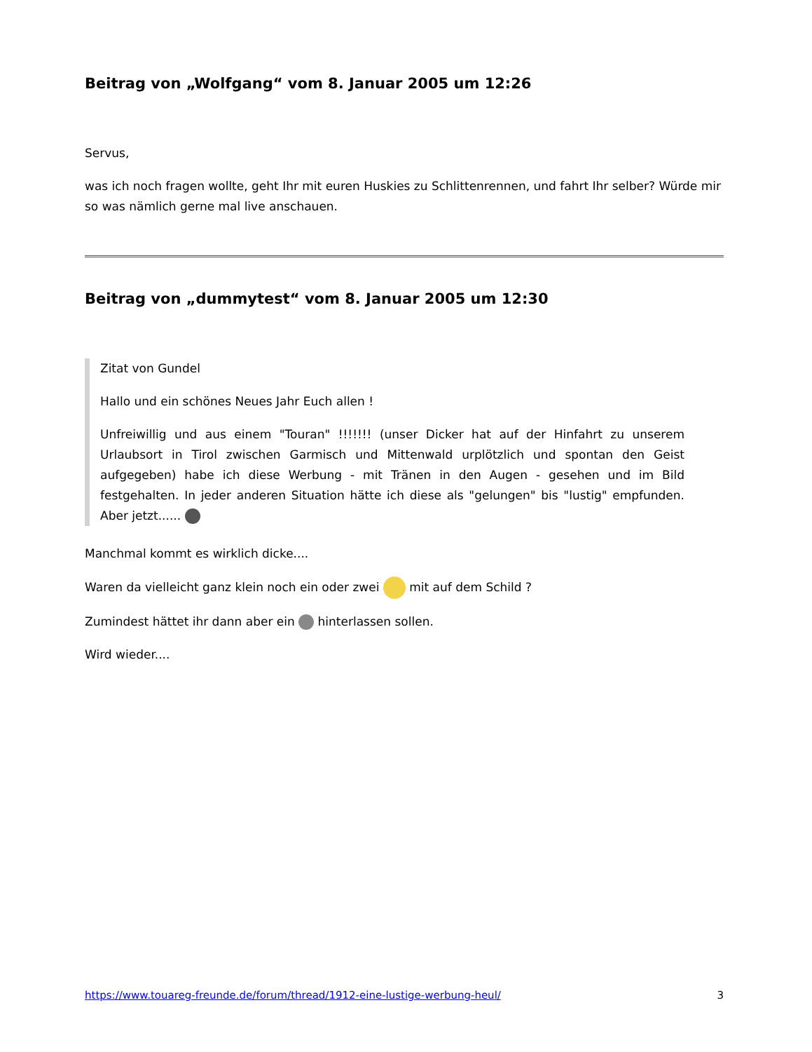Beitrag von „Wolfgang“ vom 8. Januar 2005 um 12:26
Servus,
was ich noch fragen wollte, geht Ihr mit euren Huskies zu Schlittenrennen, und fahrt Ihr selber? Würde mir so was nämlich gerne mal live anschauen.
Beitrag von „dummytest“ vom 8. Januar 2005 um 12:30
Zitat von Gundel
Hallo und ein schönes Neues Jahr Euch allen !
Unfreiwillig und aus einem "Touran" !!!!!!! (unser Dicker hat auf der Hinfahrt zu unserem Urlaubsort in Tirol zwischen Garmisch und Mittenwald urplötzlich und spontan den Geist aufgegeben) habe ich diese Werbung - mit Tränen in den Augen - gesehen und im Bild festgehalten. In jeder anderen Situation hätte ich diese als "gelungen" bis "lustig" empfunden. Aber jetzt......
Manchmal kommt es wirklich dicke....
Waren da vielleicht ganz klein noch ein oder zwei mit auf dem Schild ?
Zumindest hättet ihr dann aber ein hinterlassen sollen.
Wird wieder....
https://www.touareg-freunde.de/forum/thread/1912-eine-lustige-werbung-heul/ 3